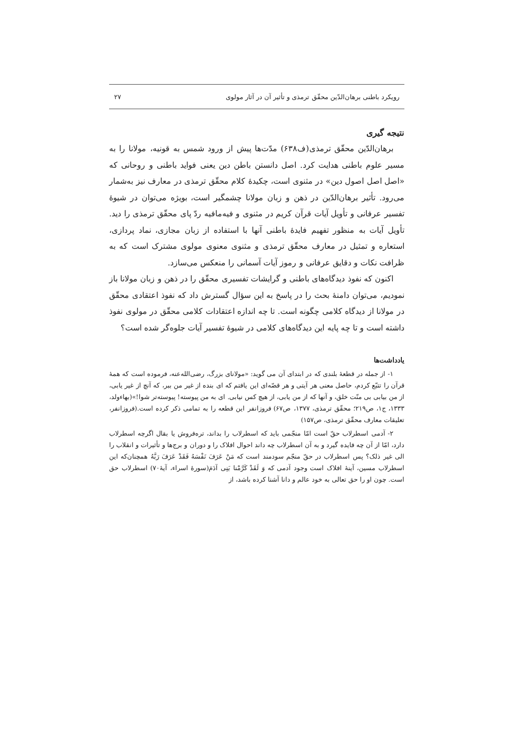رویکرد باطنی برهان‌الدّین محقّق ترمذی و تأثیر آن در آثار مولوی ۲۷
نتیجه گیری
برهان‌الدّین محقّق ترمذی(ف۶۳۸) مدّت‌ها پیش از ورود شمس به قونیه، مولانا را به مسیر علوم باطنی هدایت کرد. اصل دانستن باطن دین یعنی فواید باطنی و روحانی که «اصل اصل اصول دین» در مثنوی است، چکیدهٔ کلام محقّق ترمذی در معارف نیز به‌شمار می‌رود. تأثیر برهان‌الدّین در ذهن و زبان مولانا چشمگیر است، بویژه می‌توان در شیوهٔ تفسیر عرفانی و تأویل آیات قرآن کریم در مثنوی و فیه‌مافیه ردّ پای محقّق ترمذی را دید. تأویل آیات به منظور تفهیم فایدهٔ باطنی آنها با استفاده از زبان مجازی، نماد پردازی، استعاره و تمثیل در معارف محقّق ترمذی و مثنوی معنوی مولوی مشترک است که به ظرافت نکات و دقایق عرفانی و رموز آیات آسمانی را منعکس می‌سازد.
اکنون که نفوذ دیدگاه‌های باطنی و گرایشات تفسیری محقّق را در ذهن و زبان مولانا باز نمودیم، می‌توان دامنهٔ بحث را در پاسخ به این سؤال گسترش داد که نفوذ اعتقادی محقّق در مولانا از دیدگاه کلامی چگونه است. تا چه اندازه اعتقادات کلامی محقّق در مولوی نفوذ داشته است و تا چه پایه این دیدگاه‌های کلامی در شیوهٔ تفسیر آیات جلوه‌گر شده است؟
یادداشت‌ها
۱- از جمله در قطعهٔ بلندی که در ابتدای آن می گوید: «مولانای بزرگ، رضی‌الله‌عنه، فرموده است که همهٔ قرآن را تتبّع کردم، حاصل معنی هر آیتی و هر قصّه‌ای این یافتم که ای بنده از غیر من ببر، که آنچ از غیر یابی، از من بیابی بی منّت خلق، و آنها که از من یابی، از هیچ کس نیابی. ای به من پیوسته! پیوسته‌تر شوا!»(بهاءولد، ۱۳۳۳، ج۱، ص۲۱۹؛ محقّق ترمذی، ۱۳۷۷، ص۶۷) فروزانفر این قطعه را به تمامی ذکر کرده است.(فروزانفر، تعلیقات معارف محقّق ترمذی، ص۱۵۷)
۲- آدمی اسطرلاب حقّ است امّا منجّمی باید که اسطرلاب را بداند، تره‌فروش یا بقال اگرچه اسطرلاب دارد، امّا از آن چه فایده گیرد و به آن اسطرلاب چه داند احوال افلاک را و دوران و برج‌ها و تأثیرات و انقلاب را الی غیر ذلک؟ پس اسطرلاب در حقّ منجّم سودمند است که مَنْ عَرَفَ نَفْسَهُ فَقَدْ عَرَفَ رَبَّهُ همچنان‌که این اسطرلاب مسین، آینهٔ افلاک است وجود آدمی که وَ لَقَدْ کَرَّمْنا بَنِی آدَمَ(سورهٔ اسراء، آیهٔ۷۰) اسطرلاب حق است. چون او را حق تعالی به خود عالم و دانا آشنا کرده باشد، از